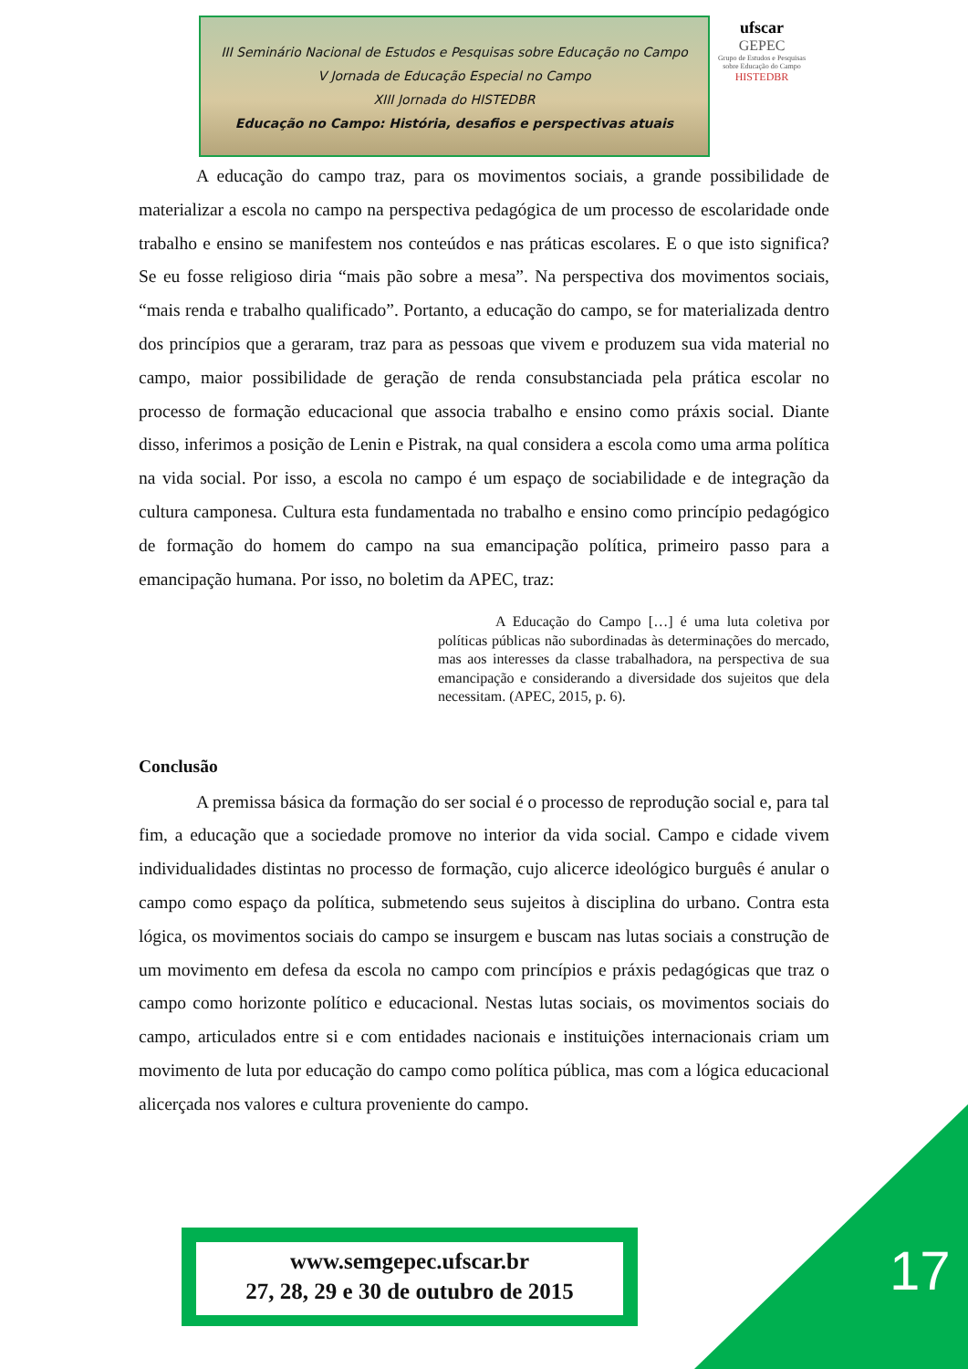III Seminário Nacional de Estudos e Pesquisas sobre Educação no Campo
V Jornada de Educação Especial no Campo
XIII Jornada do HISTEDBR
Educação no Campo: História, desafios e perspectivas atuais
ufscar
GEPEC
Grupo de Estudos e Pesquisas sobre Educação do Campo
HISTEDBR
A educação do campo traz, para os movimentos sociais, a grande possibilidade de materializar a escola no campo na perspectiva pedagógica de um processo de escolaridade onde trabalho e ensino se manifestem nos conteúdos e nas práticas escolares. E o que isto significa? Se eu fosse religioso diria “mais pão sobre a mesa”. Na perspectiva dos movimentos sociais, “mais renda e trabalho qualificado”. Portanto, a educação do campo, se for materializada dentro dos princípios que a geraram, traz para as pessoas que vivem e produzem sua vida material no campo, maior possibilidade de geração de renda consubstanciada pela prática escolar no processo de formação educacional que associa trabalho e ensino como práxis social. Diante disso, inferimos a posição de Lenin e Pistrak, na qual considera a escola como uma arma política na vida social. Por isso, a escola no campo é um espaço de sociabilidade e de integração da cultura camponesa. Cultura esta fundamentada no trabalho e ensino como princípio pedagógico de formação do homem do campo na sua emancipação política, primeiro passo para a emancipação humana. Por isso, no boletim da APEC, traz:
A Educação do Campo […] é uma luta coletiva por políticas públicas não subordinadas às determinações do mercado, mas aos interesses da classe trabalhadora, na perspectiva de sua emancipação e considerando a diversidade dos sujeitos que dela necessitam. (APEC, 2015, p. 6).
Conclusão
A premissa básica da formação do ser social é o processo de reprodução social e, para tal fim, a educação que a sociedade promove no interior da vida social. Campo e cidade vivem individualidades distintas no processo de formação, cujo alicerce ideológico burguês é anular o campo como espaço da política, submetendo seus sujeitos à disciplina do urbano. Contra esta lógica, os movimentos sociais do campo se insurgem e buscam nas lutas sociais a construção de um movimento em defesa da escola no campo com princípios e práxis pedagógicas que traz o campo como horizonte político e educacional. Nestas lutas sociais, os movimentos sociais do campo, articulados entre si e com entidades nacionais e instituições internacionais criam um movimento de luta por educação do campo como política pública, mas com a lógica educacional alicerçada nos valores e cultura proveniente do campo.
www.semgepec.ufscar.br
27, 28, 29 e 30 de outubro de 2015
17